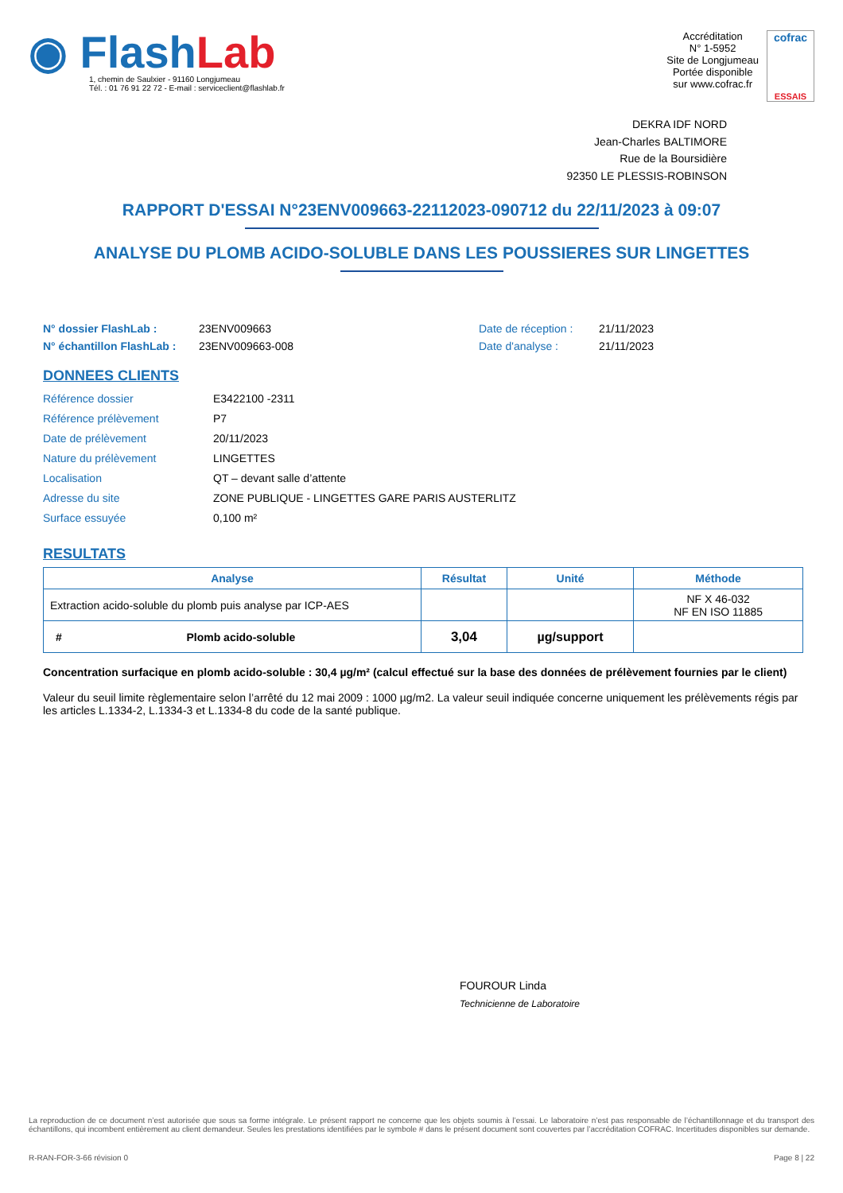◉ Flash Lab
1, chemin de Saulxier - 91160 Longjumeau
Tél. : 01 76 91 22 72 - E-mail : serviceclient@flashlab.fr
Accréditation
N° 1-5952
Site de Longjumeau
Portée disponible
sur www.cofrac.fr
cofrac
ESSAIS
DEKRA IDF NORD
Jean-Charles BALTIMORE
Rue de la Boursidière
92350 LE PLESSIS-ROBINSON
RAPPORT D'ESSAI N°23ENV009663-22112023-090712 du 22/11/2023 à 09:07
ANALYSE DU PLOMB ACIDO-SOLUBLE DANS LES POUSSIERES SUR LINGETTES
N° dossier FlashLab : 23ENV009663 Date de réception : 21/11/2023 N° échantillon FlashLab : 23ENV009663-008 Date d'analyse : 21/11/2023
DONNEES CLIENTS
Référence dossier E3422100 -2311 Référence prélèvement P7 Date de prélèvement 20/11/2023 Nature du prélèvement LINGETTES Localisation QT – devant salle d’attente Adresse du site ZONE PUBLIQUE - LINGETTES GARE PARIS AUSTERLITZ Surface essuyée 0,100 m²
RESULTATS
| Analyse | Résultat | Unité | Méthode |
| --- | --- | --- | --- |
| Extraction acido-soluble du plomb puis analyse par ICP-AES | | | NF X 46-032 NF EN ISO 11885 |
| # Plomb acido-soluble | 3,04 | µg/support | |
Concentration surfacique en plomb acido-soluble : 30,4 µg/m² (calcul effectué sur la base des données de prélèvement fournies par le client)
Valeur du seuil limite règlementaire selon l’arrêté du 12 mai 2009 : 1000 µg/m2. La valeur seuil indiquée concerne uniquement les prélèvements régis par les articles L.1334-2, L.1334-3 et L.1334-8 du code de la santé publique.
FOUROUR Linda
Technicienne de Laboratoire
La reproduction de ce document n’est autorisée que sous sa forme intégrale. Le présent rapport ne concerne que les objets soumis à l’essai. Le laboratoire n’est pas responsable de l’échantillonnage et du transport des échantillons, qui incombent entièrement au client demandeur. Seules les prestations identifiées par le symbole # dans le présent document sont couvertes par l’accréditation COFRAC. Incertitudes disponibles sur demande.
R-RAN-FOR-3-66 révision 0 Page 8 | 22